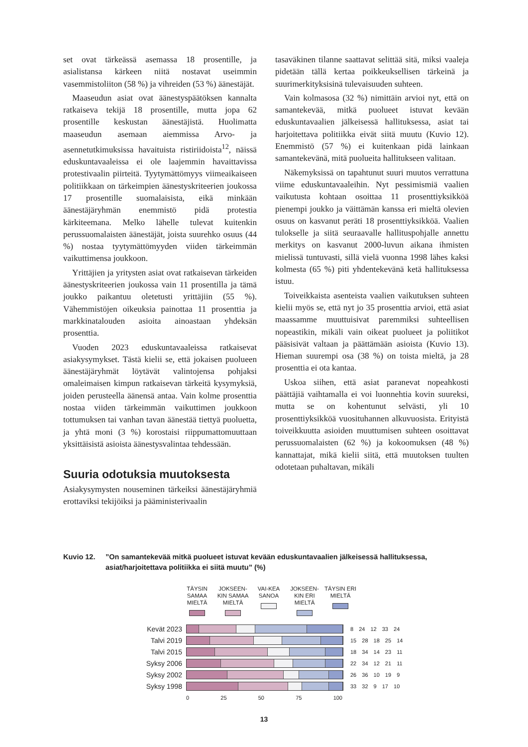set ovat tärkeässä asemassa 18 prosentille, ja asialistansa kärkeen niitä nostavat useimmin vasemmistoliiton (58 %) ja vihreiden (53 %) äänestäjät.
Maaseudun asiat ovat äänestyspäätöksen kannalta ratkaiseva tekijä 18 prosentille, mutta jopa 62 prosentille keskustan äänestäjistä. Huolimatta maaseudun asemaan aiemmissa Arvo- ja asennetutkimuksissa havaituista ristiriidoista<sup>12</sup>, näissä eduskuntavaaleissa ei ole laajemmin havaittavissa protestivaalin piirteitä. Tyytymättömyys viimeaikaiseen politiikkaan on tärkeimpien äänestyskriteerien joukossa 17 prosentille suomalaisista, eikä minkään äänestäjäryhmän enemmistö pidä protestia kärkiteemana. Melko lähelle tulevat kuitenkin perussuomalaisten äänestäjät, joista suurehko osuus (44 %) nostaa tyytymättömyyden viiden tärkeimmän vaikuttimensa joukkoon.
Yrittäjien ja yritysten asiat ovat ratkaisevan tärkeiden äänestyskriteerien joukossa vain 11 prosentilla ja tämä joukko paikantuu oletetusti yrittäjiin (55 %). Vähemmistöjen oikeuksia painottaa 11 prosenttia ja markkinatalouden asioita ainoastaan yhdeksän prosenttia.
Vuoden 2023 eduskuntavaaleissa ratkaisevat asiakysymykset. Tästä kielii se, että jokaisen puolueen äänestäjäryhmät löytävät valintojensa pohjaksi omaleimaisen kimpun ratkaisevan tärkeitä kysymyksiä, joiden perusteella äänensä antaa. Vain kolme prosenttia nostaa viiden tärkeimmän vaikuttimen joukkoon tottumuksen tai vanhan tavan äänestää tiettyä puoluetta, ja yhtä moni (3 %) korostaisi riippumattomuuttaan yksittäisistä asioista äänestysvalintaa tehdessään.
Suuria odotuksia muutoksesta
Asiakysymysten nouseminen tärkeiksi äänestäjäryhmiä erottaviksi tekijöiksi ja pääministerivaalin
tasaväkinen tilanne saattavat selittää sitä, miksi vaaleja pidetään tällä kertaa poikkeuksellisen tärkeinä ja suurimerkityksisinä tulevaisuuden suhteen.
Vain kolmasosa (32 %) nimittäin arvioi nyt, että on samantekevää, mitkä puolueet istuvat kevään eduskuntavaalien jälkeisessä hallituksessa, asiat tai harjoitettava politiikka eivät siitä muutu (Kuvio 12). Enemmistö (57 %) ei kuitenkaan pidä lainkaan samantekevänä, mitä puolueita hallitukseen valitaan.
Näkemyksissä on tapahtunut suuri muutos verrattuna viime eduskuntavaaleihin. Nyt pessimismiä vaalien vaikutusta kohtaan osoittaa 11 prosenttiyksikköä pienempi joukko ja väittämän kanssa eri mieltä olevien osuus on kasvanut peräti 18 prosenttiyksikköä. Vaalien tulokselle ja siitä seuraavalle hallituspohjalle annettu merkitys on kasvanut 2000-luvun aikana ihmisten mielissä tuntuvasti, sillä vielä vuonna 1998 lähes kaksi kolmesta (65 %) piti yhdentekevänä ketä hallituksessa istuu.
Toiveikkaista asenteista vaalien vaikutuksen suhteen kielii myös se, että nyt jo 35 prosenttia arvioi, että asiat maassamme muuttuisivat paremmiksi suhteellisen nopeastikin, mikäli vain oikeat puolueet ja poliitikot pääsisivät valtaan ja päättämään asioista (Kuvio 13). Hieman suurempi osa (38 %) on toista mieltä, ja 28 prosenttia ei ota kantaa.
Uskoa siihen, että asiat paranevat nopeahkosti päättäjiä vaihtamalla ei voi luonnehtia kovin suureksi, mutta se on kohentunut selvästi, yli 10 prosenttiyksikköä vuosituhannen alkuvuosista. Erityistä toiveikkuutta asioiden muuttumisen suhteen osoittavat perussuomalaisten (62 %) ja kokoomuksen (48 %) kannattajat, mikä kielii siitä, että muutoksen tuulten odotetaan puhaltavan, mikäli
Kuvio 12. ”On samantekevää mitkä puolueet istuvat kevään eduskuntavaalien jälkeisessä hallituksessa, asiat/harjoitettava politiikka ei siitä muutu” (%)
TÄYSIN SAMAA MIELTÄ
JOKSEEN-KIN SAMAA MIELTÄ
VAI-KEA SANOA
JOKSEEN-KIN ERI MIELTÄ
TÄYSIN ERI MIELTÄ
Kevät 2023
8 24 12 33 24
Talvi 2019
15 28 18 25 14
Talvi 2015
18 34 14 23 11
Syksy 2006
22 34 12 21 11
Syksy 2002
26 36 10 19 9
Syksy 1998
33 32 9 17 10
0 25 50 75 100
13